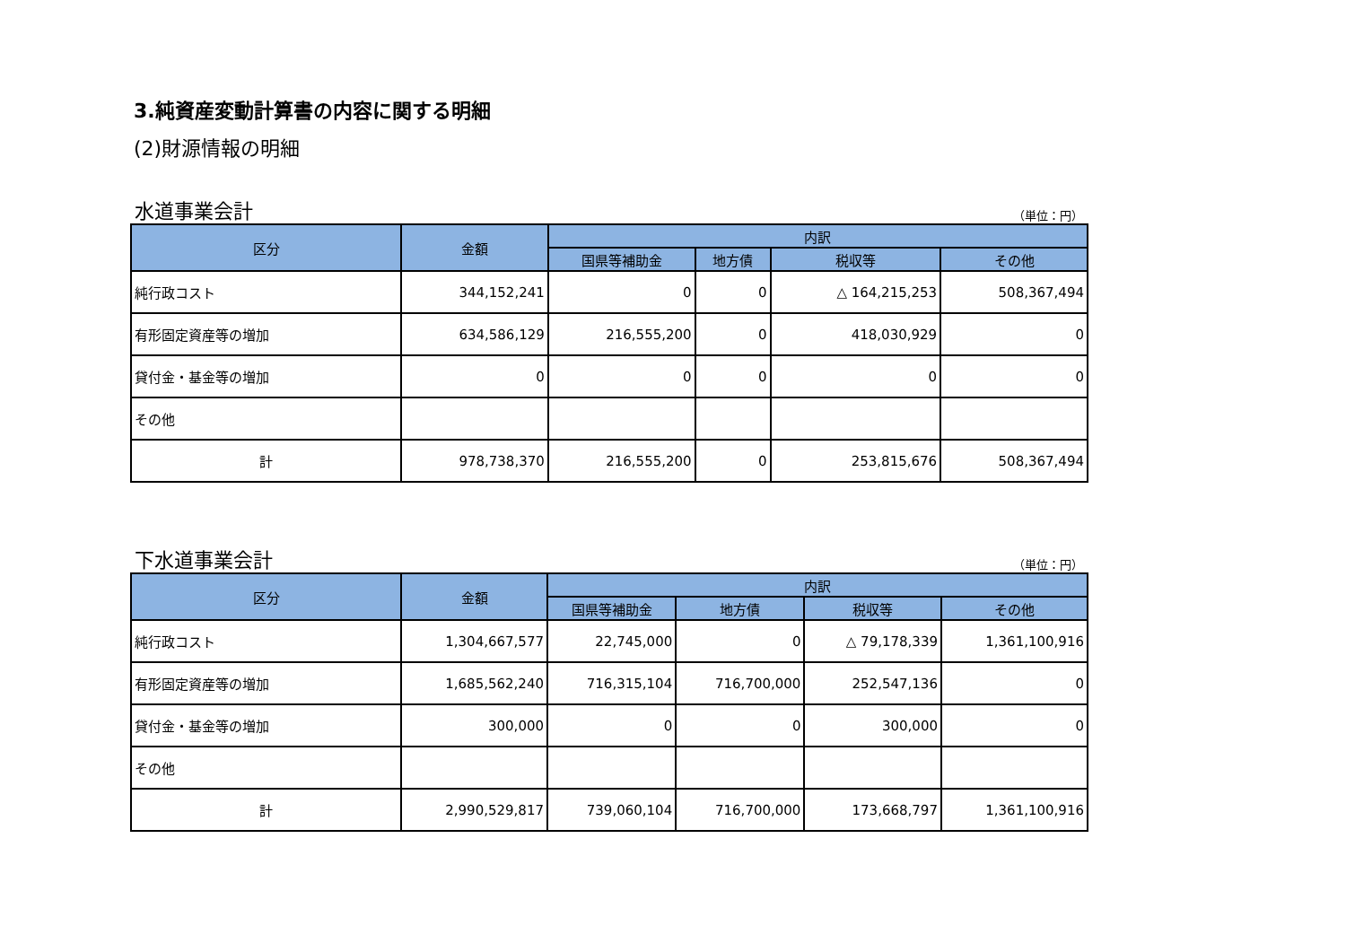3.純資産変動計算書の内容に関する明細
(2)財源情報の明細
水道事業会計 （単位：円）
| 区分 | 金額 | 内訳 | | | |
| --- | --- | --- | --- | --- | --- |
| | | 国県等補助金 | 地方債 | 税収等 | その他 |
| 純行政コスト | 344,152,241 | 0 | 0 | △ 164,215,253 | 508,367,494 |
| 有形固定資産等の増加 | 634,586,129 | 216,555,200 | 0 | 418,030,929 | 0 |
| 貸付金・基金等の増加 | 0 | 0 | 0 | 0 | 0 |
| その他 | | | | | |
| 計 | 978,738,370 | 216,555,200 | 0 | 253,815,676 | 508,367,494 |
下水道事業会計 （単位：円）
| 区分 | 金額 | 内訳 | | | |
| --- | --- | --- | --- | --- | --- |
| | | 国県等補助金 | 地方債 | 税収等 | その他 |
| 純行政コスト | 1,304,667,577 | 22,745,000 | 0 | △ 79,178,339 | 1,361,100,916 |
| 有形固定資産等の増加 | 1,685,562,240 | 716,315,104 | 716,700,000 | 252,547,136 | 0 |
| 貸付金・基金等の増加 | 300,000 | 0 | 0 | 300,000 | 0 |
| その他 | | | | | |
| 計 | 2,990,529,817 | 739,060,104 | 716,700,000 | 173,668,797 | 1,361,100,916 |